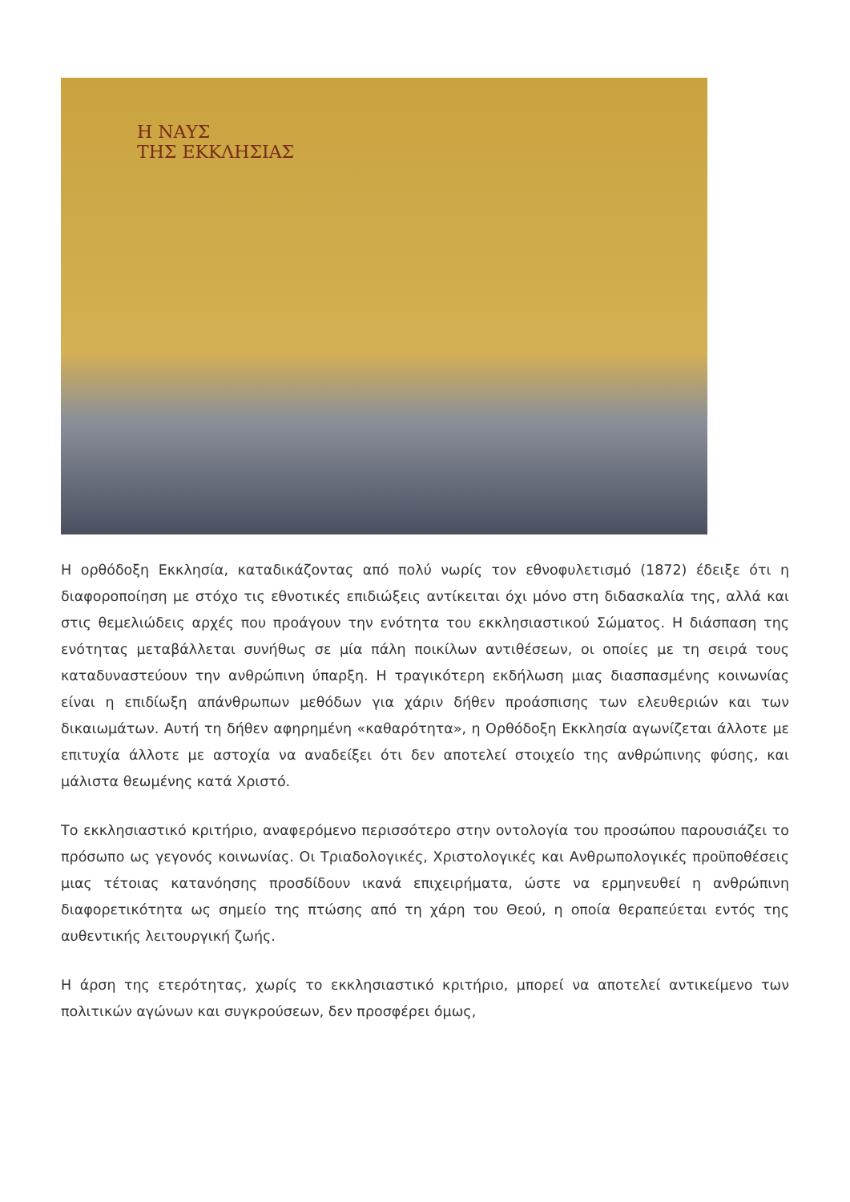Η ΝΑΥΣ
ΤΗΣ ΕΚΚΛΗΣΙΑΣ
Η ορθόδοξη Εκκλησία, καταδικάζοντας από πολύ νωρίς τον εθνοφυλετισμό (1872) έδειξε ότι η διαφοροποίηση με στόχο τις εθνοτικές επιδιώξεις αντίκειται όχι μόνο στη διδασκαλία της, αλλά και στις θεμελιώδεις αρχές που προάγουν την ενότητα του εκκλησιαστικού Σώματος. Η διάσπαση της ενότητας μεταβάλλεται συνήθως σε μία πάλη ποικίλων αντιθέσεων, οι οποίες με τη σειρά τους καταδυναστεύουν την ανθρώπινη ύπαρξη. Η τραγικότερη εκδήλωση μιας διασπασμένης κοινωνίας είναι η επιδίωξη απάνθρωπων μεθόδων για χάριν δήθεν προάσπισης των ελευθεριών και των δικαιωμάτων. Αυτή τη δήθεν αφηρημένη «καθαρότητα», η Ορθόδοξη Εκκλησία αγωνίζεται άλλοτε με επιτυχία άλλοτε με αστοχία να αναδείξει ότι δεν αποτελεί στοιχείο της ανθρώπινης φύσης, και μάλιστα θεωμένης κατά Χριστό.
Το εκκλησιαστικό κριτήριο, αναφερόμενο περισσότερο στην οντολογία του προσώπου παρουσιάζει το πρόσωπο ως γεγονός κοινωνίας. Οι Τριαδολογικές, Χριστολογικές και Ανθρωπολογικές προϋποθέσεις μιας τέτοιας κατανόησης προσδίδουν ικανά επιχειρήματα, ώστε να ερμηνευθεί η ανθρώπινη διαφορετικότητα ως σημείο της πτώσης από τη χάρη του Θεού, η οποία θεραπεύεται εντός της αυθεντικής λειτουργική ζωής.
Η άρση της ετερότητας, χωρίς το εκκλησιαστικό κριτήριο, μπορεί να αποτελεί αντικείμενο των πολιτικών αγώνων και συγκρούσεων, δεν προσφέρει όμως,